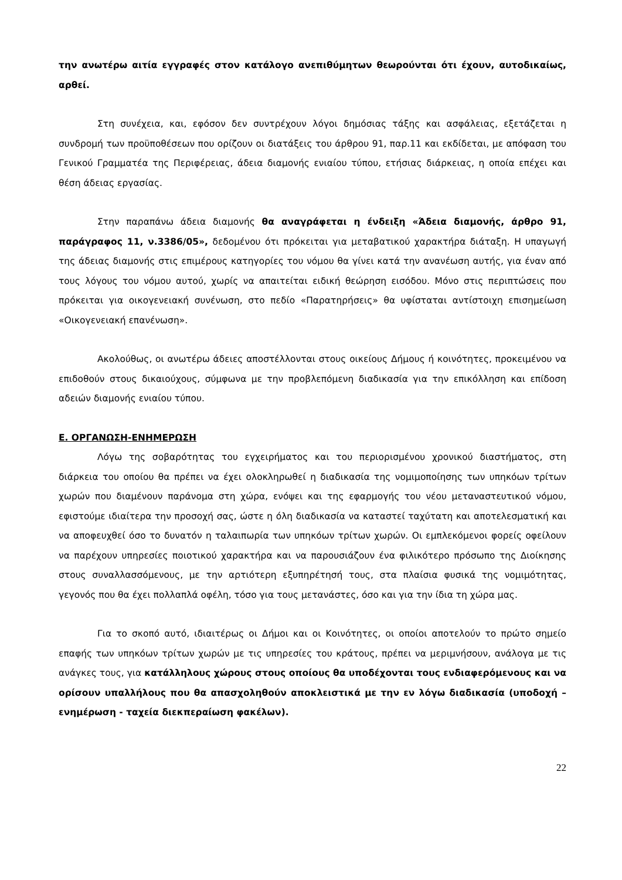την ανωτέρω αιτία εγγραφές στον κατάλογο ανεπιθύμητων θεωρούνται ότι έχουν, αυτοδικαίως, αρθεί.
Στη συνέχεια, και, εφόσον δεν συντρέχουν λόγοι δημόσιας τάξης και ασφάλειας, εξετάζεται η συνδρομή των προϋποθέσεων που ορίζουν οι διατάξεις του άρθρου 91, παρ.11 και εκδίδεται, με απόφαση του Γενικού Γραμματέα της Περιφέρειας, άδεια διαμονής ενιαίου τύπου, ετήσιας διάρκειας, η οποία επέχει και θέση άδειας εργασίας.
Στην παραπάνω άδεια διαμονής θα αναγράφεται η ένδειξη «Άδεια διαμονής, άρθρο 91, παράγραφος 11, ν.3386/05», δεδομένου ότι πρόκειται για μεταβατικού χαρακτήρα διάταξη. Η υπαγωγή της άδειας διαμονής στις επιμέρους κατηγορίες του νόμου θα γίνει κατά την ανανέωση αυτής, για έναν από τους λόγους του νόμου αυτού, χωρίς να απαιτείται ειδική θεώρηση εισόδου. Μόνο στις περιπτώσεις που πρόκειται για οικογενειακή συνένωση, στο πεδίο «Παρατηρήσεις» θα υφίσταται αντίστοιχη επισημείωση «Οικογενειακή επανένωση».
Ακολούθως, οι ανωτέρω άδειες αποστέλλονται στους οικείους Δήμους ή κοινότητες, προκειμένου να επιδοθούν στους δικαιούχους, σύμφωνα με την προβλεπόμενη διαδικασία για την επικόλληση και επίδοση αδειών διαμονής ενιαίου τύπου.
Ε. ΟΡΓΑΝΩΣΗ-ΕΝΗΜΕΡΩΣΗ
Λόγω της σοβαρότητας του εγχειρήματος και του περιορισμένου χρονικού διαστήματος, στη διάρκεια του οποίου θα πρέπει να έχει ολοκληρωθεί η διαδικασία της νομιμοποίησης των υπηκόων τρίτων χωρών που διαμένουν παράνομα στη χώρα, ενόψει και της εφαρμογής του νέου μεταναστευτικού νόμου, εφιστούμε ιδιαίτερα την προσοχή σας, ώστε η όλη διαδικασία να καταστεί ταχύτατη και αποτελεσματική και να αποφευχθεί όσο το δυνατόν η ταλαιπωρία των υπηκόων τρίτων χωρών. Οι εμπλεκόμενοι φορείς οφείλουν να παρέχουν υπηρεσίες ποιοτικού χαρακτήρα και να παρουσιάζουν ένα φιλικότερο πρόσωπο της Διοίκησης στους συναλλασσόμενους, με την αρτιότερη εξυπηρέτησή τους, στα πλαίσια φυσικά της νομιμότητας, γεγονός που θα έχει πολλαπλά οφέλη, τόσο για τους μετανάστες, όσο και για την ίδια τη χώρα μας.
Για το σκοπό αυτό, ιδιαιτέρως οι Δήμοι και οι Κοινότητες, οι οποίοι αποτελούν το πρώτο σημείο επαφής των υπηκόων τρίτων χωρών με τις υπηρεσίες του κράτους, πρέπει να μεριμνήσουν, ανάλογα με τις ανάγκες τους, για κατάλληλους χώρους στους οποίους θα υποδέχονται τους ενδιαφερόμενους και να ορίσουν υπαλλήλους που θα απασχοληθούν αποκλειστικά με την εν λόγω διαδικασία (υποδοχή – ενημέρωση - ταχεία διεκπεραίωση φακέλων).
22